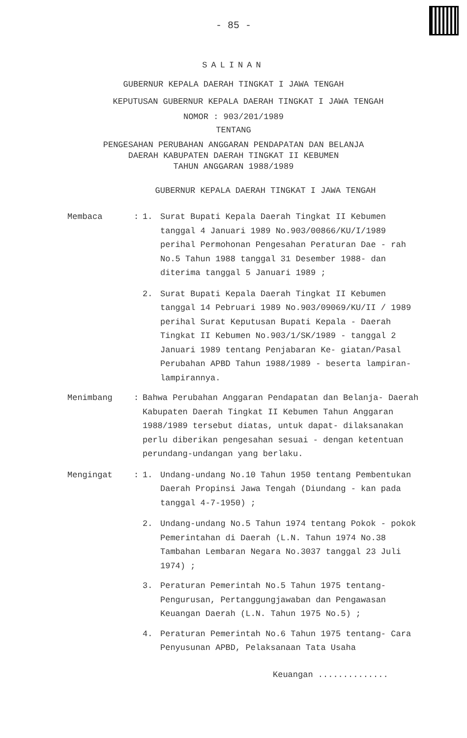- 85 -
SALINAN
GUBERNUR KEPALA DAERAH TINGKAT I JAWA TENGAH
KEPUTUSAN GUBERNUR KEPALA DAERAH TINGKAT I JAWA TENGAH
NOMOR : 903/201/1989
TENTANG
PENGESAHAN PERUBAHAN ANGGARAN PENDAPATAN DAN BELANJA
DAERAH KABUPATEN DAERAH TINGKAT II KEBUMEN
TAHUN ANGGARAN 1988/1989
GUBERNUR KEPALA DAERAH TINGKAT I JAWA TENGAH
Membaca : 1. Surat Bupati Kepala Daerah Tingkat II Kebumen tanggal 4 Januari 1989 No.903/00866/KU/I/1989 perihal Permohonan Pengesahan Peraturan Dae - rah No.5 Tahun 1988 tanggal 31 Desember 1988- dan diterima tanggal 5 Januari 1989 ;
2. Surat Bupati Kepala Daerah Tingkat II Kebumen tanggal 14 Pebruari 1989 No.903/09069/KU/II / 1989 perihal Surat Keputusan Bupati Kepala - Daerah Tingkat II Kebumen No.903/1/SK/1989 - tanggal 2 Januari 1989 tentang Penjabaran Ke- giatan/Pasal Perubahan APBD Tahun 1988/1989 - beserta lampiran-lampirannya.
Menimbang : Bahwa Perubahan Anggaran Pendapatan dan Belanja- Daerah Kabupaten Daerah Tingkat II Kebumen Tahun Anggaran 1988/1989 tersebut diatas, untuk dapat- dilaksanakan perlu diberikan pengesahan sesuai - dengan ketentuan perundang-undangan yang berlaku.
Mengingat : 1. Undang-undang No.10 Tahun 1950 tentang Pembentukan Daerah Propinsi Jawa Tengah (Diundang - kan pada tanggal 4-7-1950) ;
2. Undang-undang No.5 Tahun 1974 tentang Pokok - pokok Pemerintahan di Daerah (L.N. Tahun 1974 No.38 Tambahan Lembaran Negara No.3037 tanggal 23 Juli 1974) ;
3. Peraturan Pemerintah No.5 Tahun 1975 tentang- Pengurusan, Pertanggungjawaban dan Pengawasan Keuangan Daerah (L.N. Tahun 1975 No.5) ;
4. Peraturan Pemerintah No.6 Tahun 1975 tentang- Cara Penyusunan APBD, Pelaksanaan Tata Usaha
Keuangan ..............